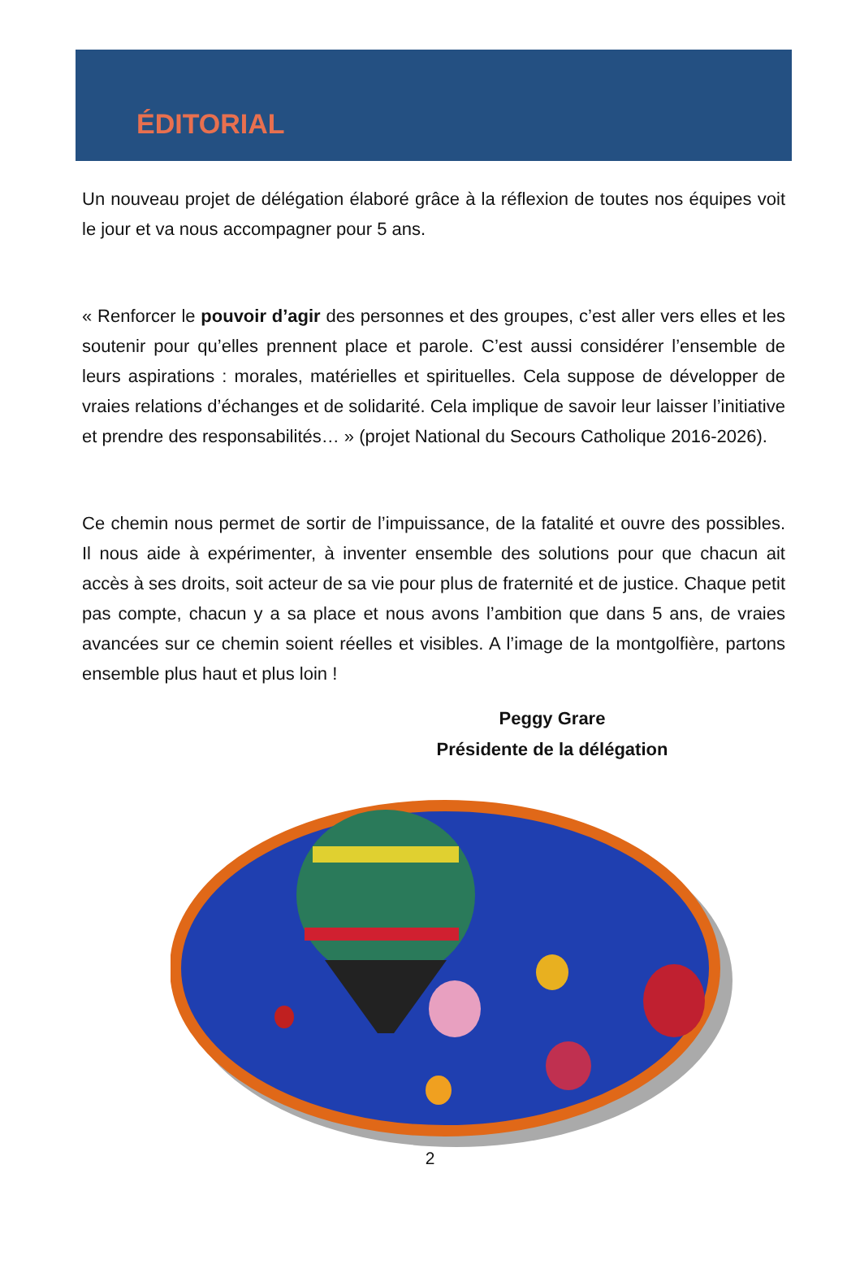ÉDITORIAL
Un nouveau projet de délégation élaboré grâce à la réflexion de toutes nos équipes voit le jour et va nous accompagner pour 5 ans.
« Renforcer le pouvoir d’agir des personnes et des groupes, c’est aller vers elles et les soutenir pour qu’elles prennent place et parole. C’est aussi considérer l’ensemble de leurs aspirations : morales, matérielles et spirituelles. Cela suppose de développer de vraies relations d’échanges et de solidarité. Cela implique de savoir leur laisser l’initiative et prendre des responsabilités… » (projet National du Secours Catholique 2016-2026).
Ce chemin nous permet de sortir de l’impuissance, de la fatalité et ouvre des possibles. Il nous aide à expérimenter, à inventer ensemble des solutions pour que chacun ait accès à ses droits, soit acteur de sa vie pour plus de fraternité et de justice. Chaque petit pas compte, chacun y a sa place et nous avons l’ambition que dans 5 ans, de vraies avancées sur ce chemin soient réelles et visibles. A l’image de la montgolfière, partons ensemble plus haut et plus loin !
Peggy Grare
Présidente de la délégation
2